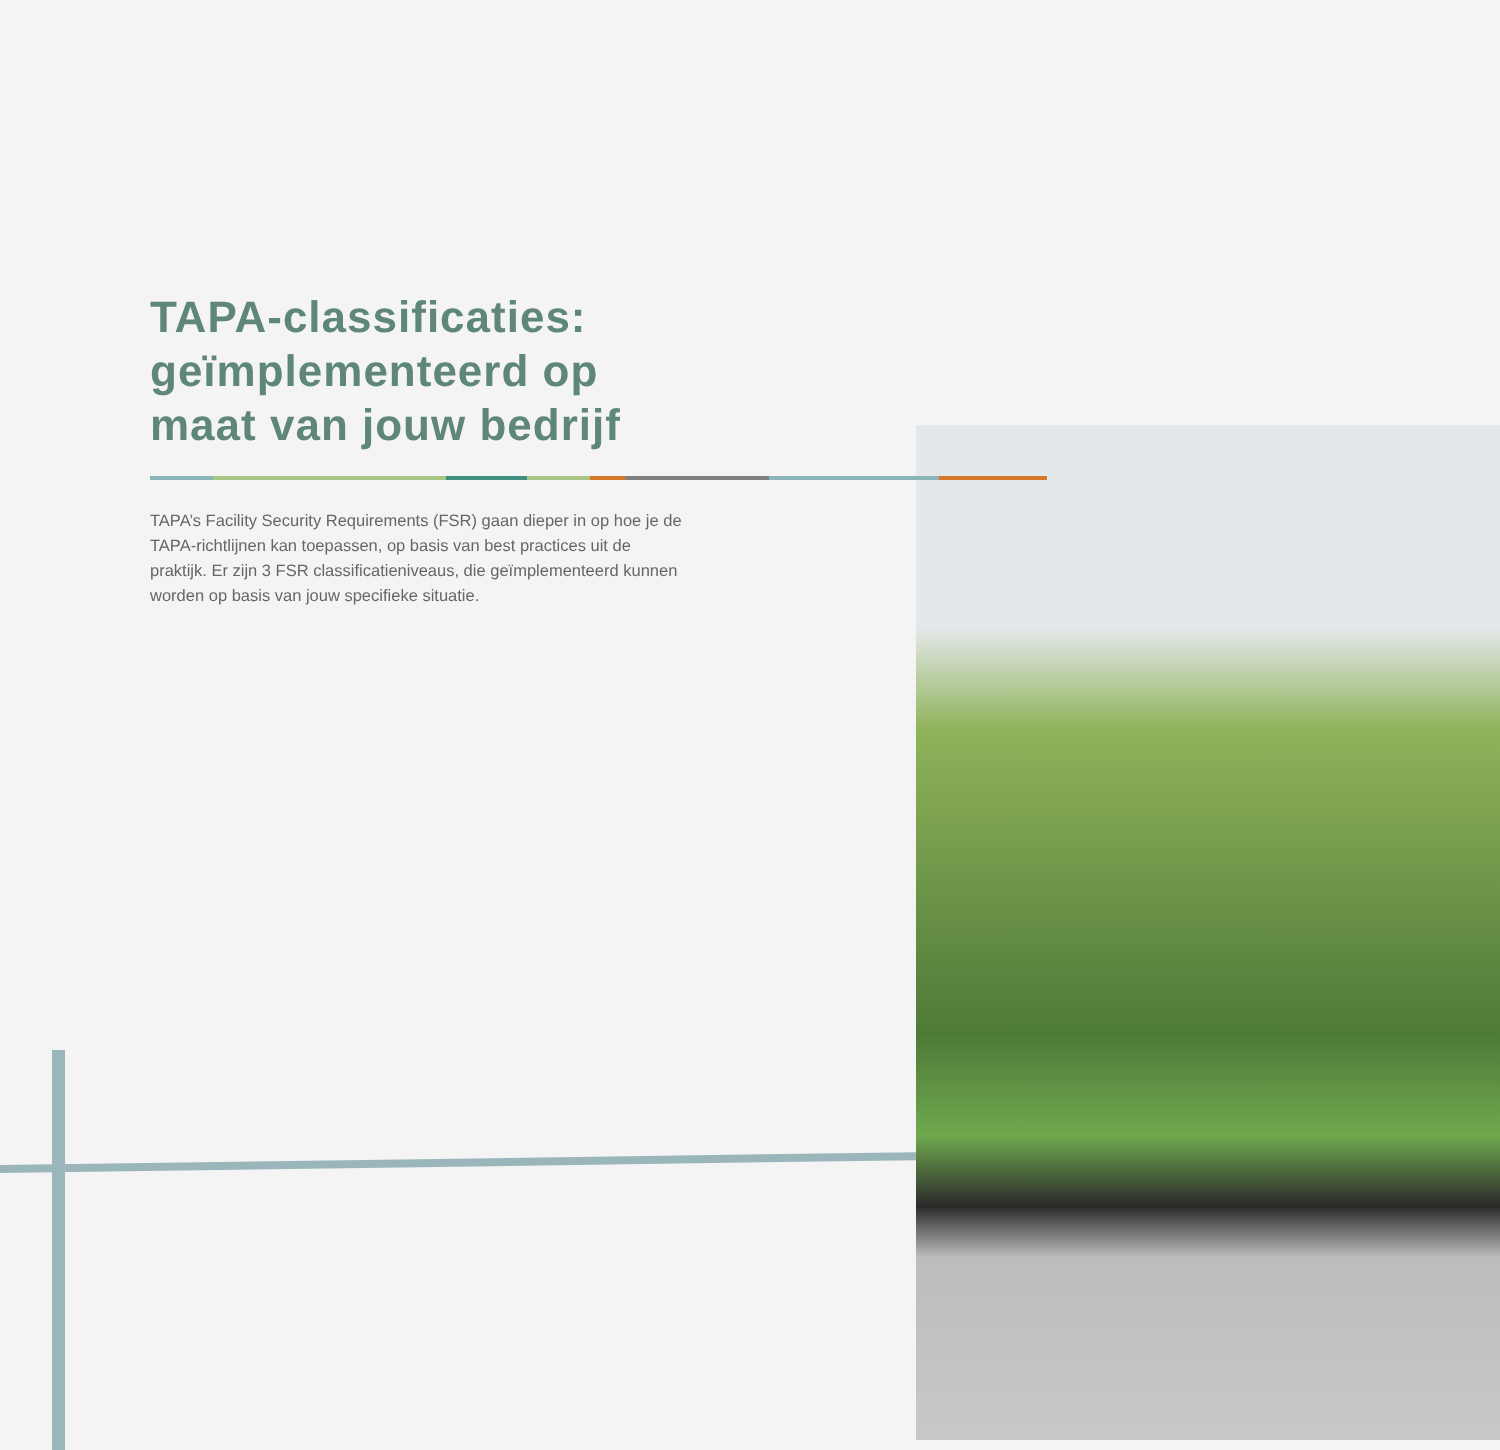TAPA-classificaties: geïmplementeerd op maat van jouw bedrijf
TAPA’s Facility Security Requirements (FSR) gaan dieper in op hoe je de TAPA-richtlijnen kan toepassen, op basis van best practices uit de praktijk. Er zijn 3 FSR classificatieniveaus, die geïmplementeerd kunnen worden op basis van jouw specifieke situatie.